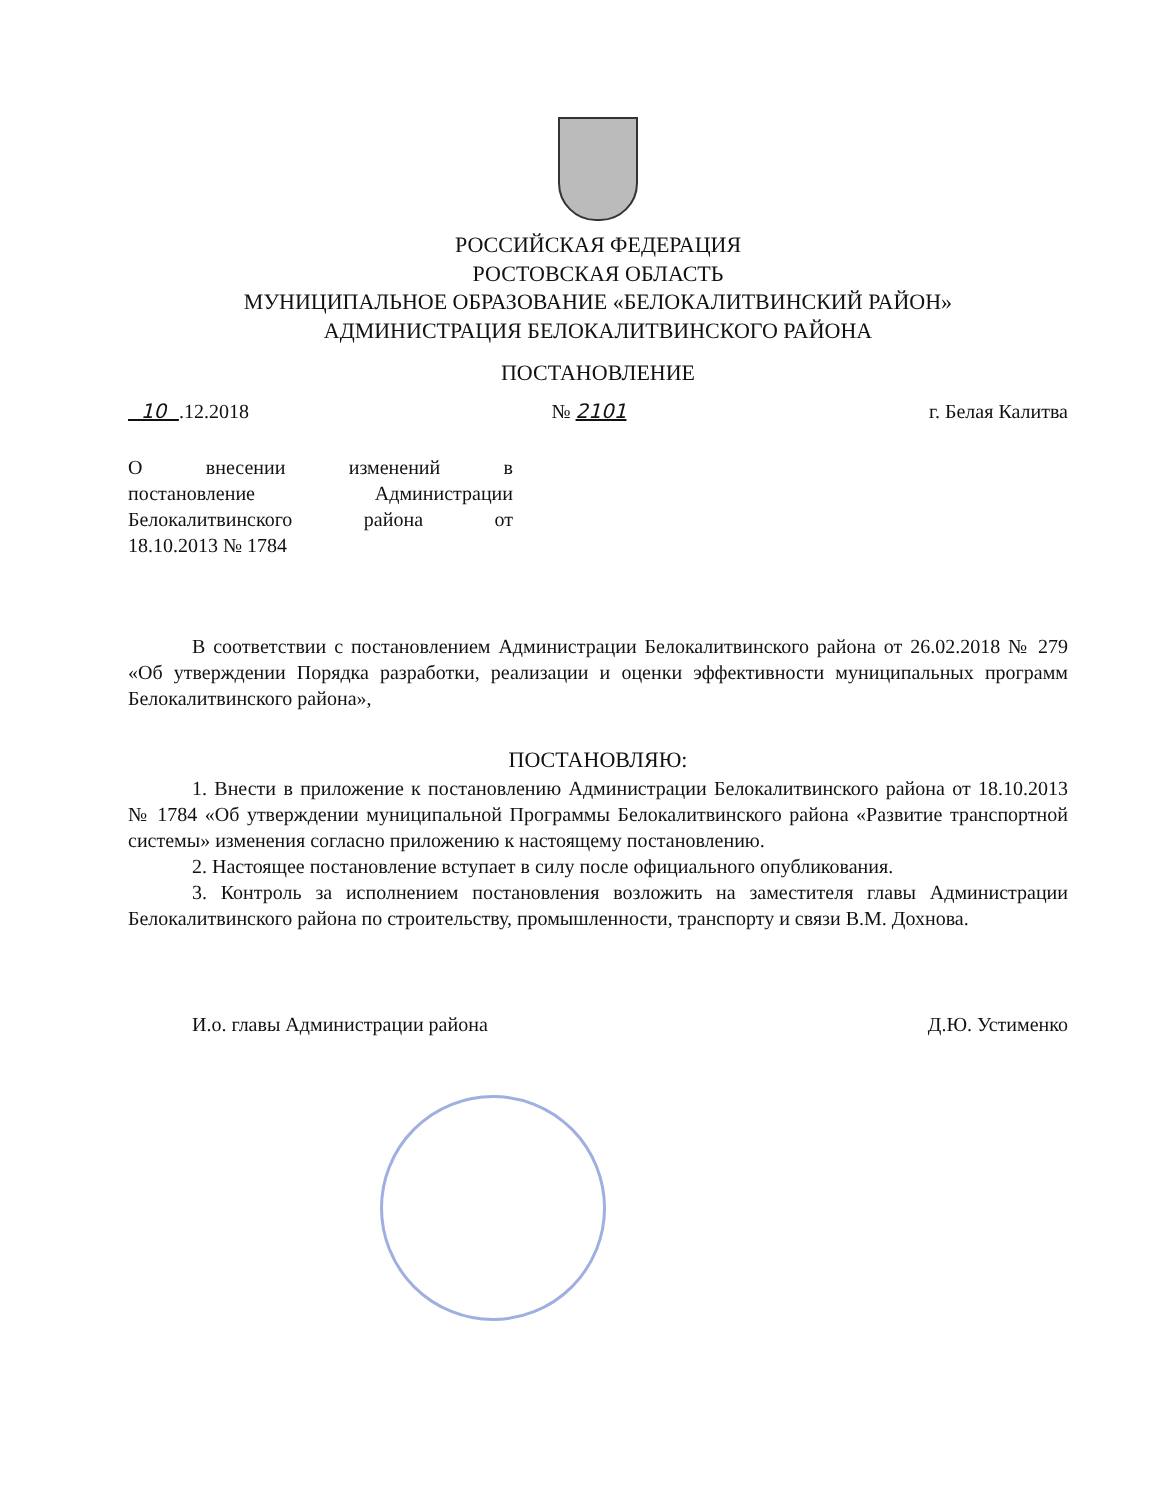РОССИЙСКАЯ ФЕДЕРАЦИЯ
РОСТОВСКАЯ ОБЛАСТЬ
МУНИЦИПАЛЬНОЕ ОБРАЗОВАНИЕ «БЕЛОКАЛИТВИНСКИЙ РАЙОН»
АДМИНИСТРАЦИЯ БЕЛОКАЛИТВИНСКОГО РАЙОНА
ПОСТАНОВЛЕНИЕ
10 .12.2018 № 2101 г. Белая Калитва
О внесении изменений в
постановление Администрации
Белокалитвинского района от
18.10.2013 № 1784
В соответствии с постановлением Администрации Белокалитвинского района от 26.02.2018 № 279 «Об утверждении Порядка разработки, реализации и оценки эффективности муниципальных программ Белокалитвинского района»,
ПОСТАНОВЛЯЮ:
1. Внести в приложение к постановлению Администрации Белокалитвинского района от 18.10.2013 № 1784 «Об утверждении муниципальной Программы Белокалитвинского района «Развитие транспортной системы» изменения согласно приложению к настоящему постановлению.
2. Настоящее постановление вступает в силу после официального опубликования.
3. Контроль за исполнением постановления возложить на заместителя главы Администрации Белокалитвинского района по строительству, промышленности, транспорту и связи В.М. Дохнова.
И.о. главы Администрации района Д.Ю. Устименко